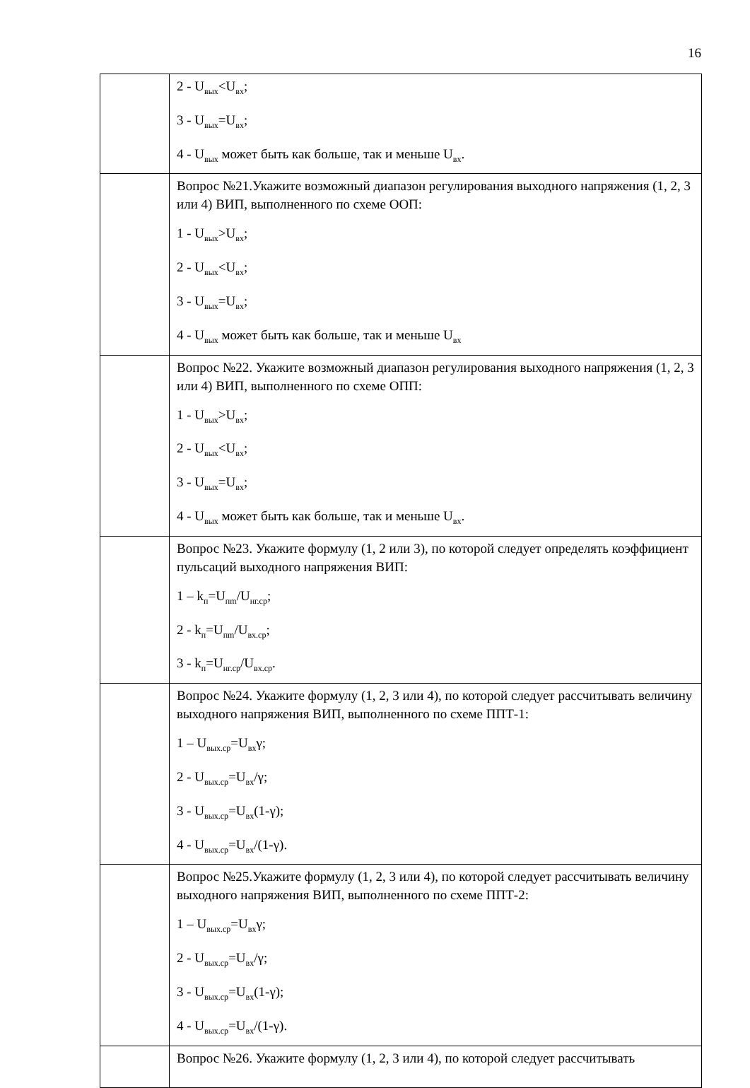16
| | 2 - U<sub>вых</sub><U<sub>вх</sub>; 3 - U<sub>вых</sub>=U<sub>вх</sub>; 4 - U<sub>вых</sub> может быть как больше, так и меньше U<sub>вх</sub>. |
| | Вопрос №21.Укажите возможный диапазон регулирования выходного напряжения (1, 2, 3 или 4) ВИП, выполненного по схеме ООП: 1 - U<sub>вых</sub>>U<sub>вх</sub>; 2 - U<sub>вых</sub><U<sub>вх</sub>; 3 - U<sub>вых</sub>=U<sub>вх</sub>; 4 - U<sub>вых</sub> может быть как больше, так и меньше U<sub>вх</sub> |
| | Вопрос №22. Укажите возможный диапазон регулирования выходного напряжения (1, 2, 3 или 4) ВИП, выполненного по схеме ОПП: 1 - U<sub>вых</sub>>U<sub>вх</sub>; 2 - U<sub>вых</sub><U<sub>вх</sub>; 3 - U<sub>вых</sub>=U<sub>вх</sub>; 4 - U<sub>вых</sub> может быть как больше, так и меньше U<sub>вх</sub>. |
| | Вопрос №23. Укажите формулу (1, 2 или 3), по которой следует определять коэффициент пульсаций выходного напряжения ВИП: 1 – k<sub>п</sub>=U<sub>пm</sub>/U<sub>нг.ср</sub>; 2 - k<sub>п</sub>=U<sub>пm</sub>/U<sub>вх.ср</sub>; 3 - k<sub>п</sub>=U<sub>нг.ср</sub>/U<sub>вх.ср</sub>. |
| | Вопрос №24. Укажите формулу (1, 2, 3 или 4), по которой следует рассчитывать величину выходного напряжения ВИП, выполненного по схеме ППТ-1: 1 – U<sub>вых.ср</sub>=U<sub>вх</sub>γ; 2 - U<sub>вых.ср</sub>=U<sub>вх</sub>/γ; 3 - U<sub>вых.ср</sub>=U<sub>вх</sub>(1-γ); 4 - U<sub>вых.ср</sub>=U<sub>вх</sub>/(1-γ). |
| | Вопрос №25.Укажите формулу (1, 2, 3 или 4), по которой следует рассчитывать величину выходного напряжения ВИП, выполненного по схеме ППТ-2: 1 – U<sub>вых.ср</sub>=U<sub>вх</sub>γ; 2 - U<sub>вых.ср</sub>=U<sub>вх</sub>/γ; 3 - U<sub>вых.ср</sub>=U<sub>вх</sub>(1-γ); 4 - U<sub>вых.ср</sub>=U<sub>вх</sub>/(1-γ). |
| | Вопрос №26. Укажите формулу (1, 2, 3 или 4), по которой следует рассчитывать |